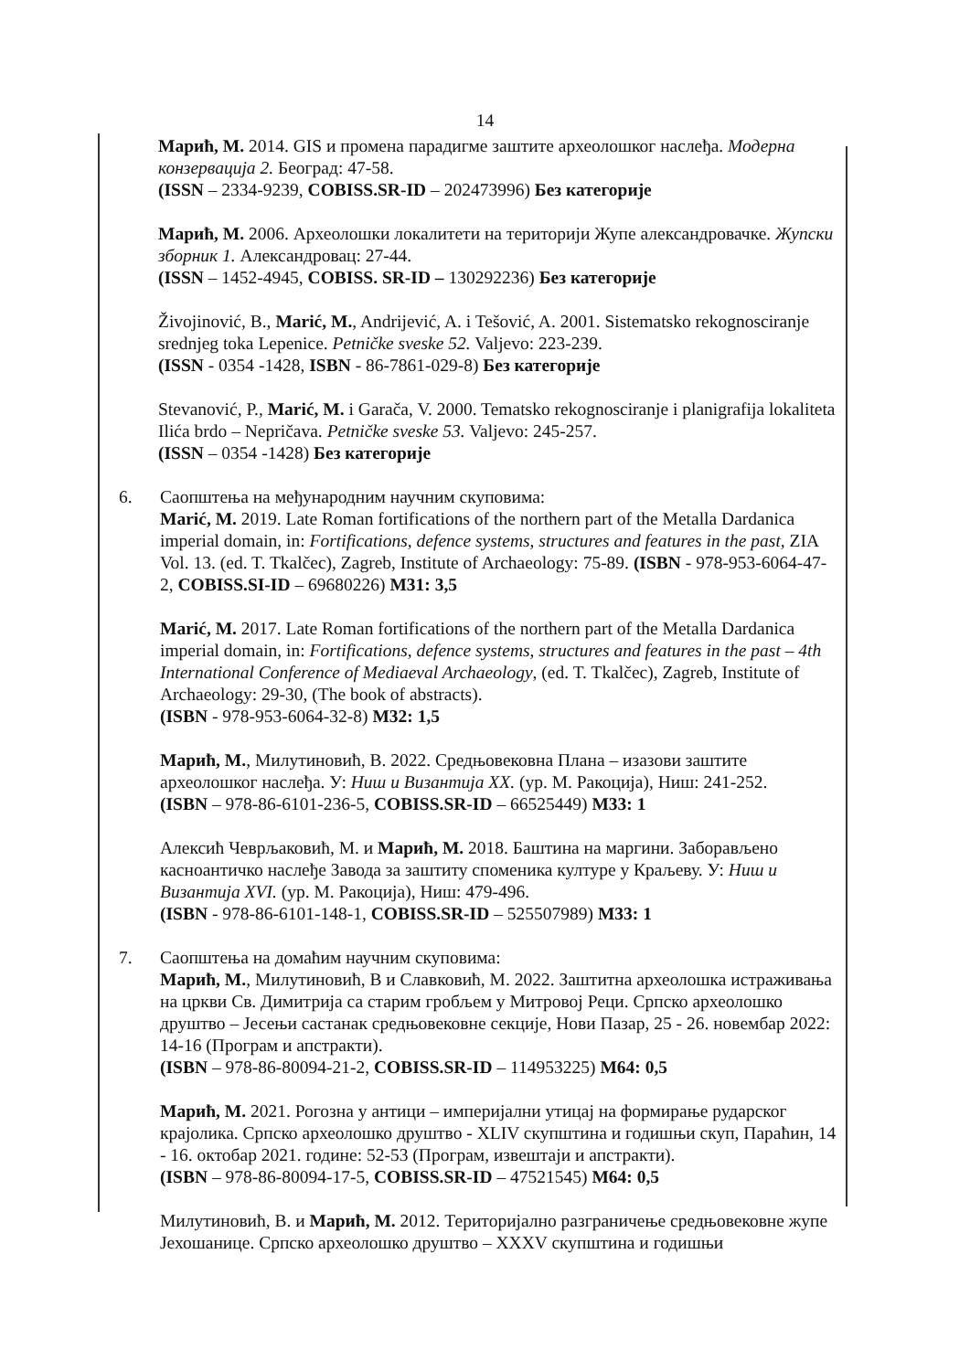14
Марић, М. 2014. GIS и промена парадигме заштите археолошког наслеђа. Модерна конзервација 2. Београд: 47-58.
(ISSN – 2334-9239, COBISS.SR-ID – 202473996) Без категорије
Марић, М. 2006. Археолошки локалитети на територији Жупе александровачке. Жупски зборник 1. Александровац: 27-44.
(ISSN – 1452-4945, COBISS. SR-ID – 130292236) Без категорије
Živojinović, B., Marić, M., Andrijević, A. i Tešović, A. 2001. Sistematsko rekognosciranje srednjeg toka Lepenice. Petničke sveske 52. Valjevo: 223-239.
(ISSN - 0354 -1428, ISBN - 86-7861-029-8) Без категорије
Stevanović, P., Marić, M. i Garača, V. 2000. Tematsko rekognosciranje i planigrafija lokaliteta Ilića brdo – Nepričava. Petničke sveske 53. Valjevo: 245-257.
(ISSN – 0354 -1428) Без категорије
6. Саопштења на међународним научним скуповима:
Marić, M. 2019. Late Roman fortifications of the northern part of the Metalla Dardanica imperial domain, in: Fortifications, defence systems, structures and features in the past, ZIA Vol. 13. (ed. T. Tkalčec), Zagreb, Institute of Archaeology: 75-89. (ISBN - 978-953-6064-47-2, COBISS.SI-ID – 69680226) M31: 3,5
Marić, M. 2017. Late Roman fortifications of the northern part of the Metalla Dardanica imperial domain, in: Fortifications, defence systems, structures and features in the past – 4th International Conference of Mediaeval Archaeology, (ed. T. Tkalčec), Zagreb, Institute of Archaeology: 29-30, (The book of abstracts).
(ISBN - 978-953-6064-32-8) M32: 1,5
Марић, М., Милутиновић, В. 2022. Средњовековна Плана – изазови заштите археолошког наслеђа. У: Ниш и Византија XX. (ур. М. Ракоција), Ниш: 241-252.
(ISBN – 978-86-6101-236-5, COBISS.SR-ID – 66525449) M33: 1
Алексић Чеврљаковић, М. и Марић, М. 2018. Баштина на маргини. Заборављено касноантичко наслеђе Завода за заштиту споменика културе у Краљеву. У: Ниш и Византија XVI. (ур. М. Ракоција), Ниш: 479-496.
(ISBN - 978-86-6101-148-1, COBISS.SR-ID – 525507989) M33: 1
7. Саопштења на домаћим научним скуповима:
Марић, М., Милутиновић, В и Славковић, М. 2022. Заштитна археолошка истраживања на цркви Св. Димитрија са старим гробљем у Митровој Реци. Српско археолошко друштво – Јесењи састанак средњовековне секције, Нови Пазар, 25 - 26. новембар 2022: 14-16 (Програм и апстракти).
(ISBN – 978-86-80094-21-2, COBISS.SR-ID – 114953225) M64: 0,5
Марић, М. 2021. Рогозна у антици – империјални утицај на формирање рударског крајолика. Српско археолошко друштво - XLIV скупштина и годишњи скуп, Параћин, 14 - 16. октобар 2021. године: 52-53 (Програм, извештаји и апстракти).
(ISBN – 978-86-80094-17-5, COBISS.SR-ID – 47521545) M64: 0,5
Милутиновић, В. и Марић, М. 2012. Територијално разграничење средњовековне жупе Јехошанице. Српско археолошко друштво – XXXV скупштина и годишњи